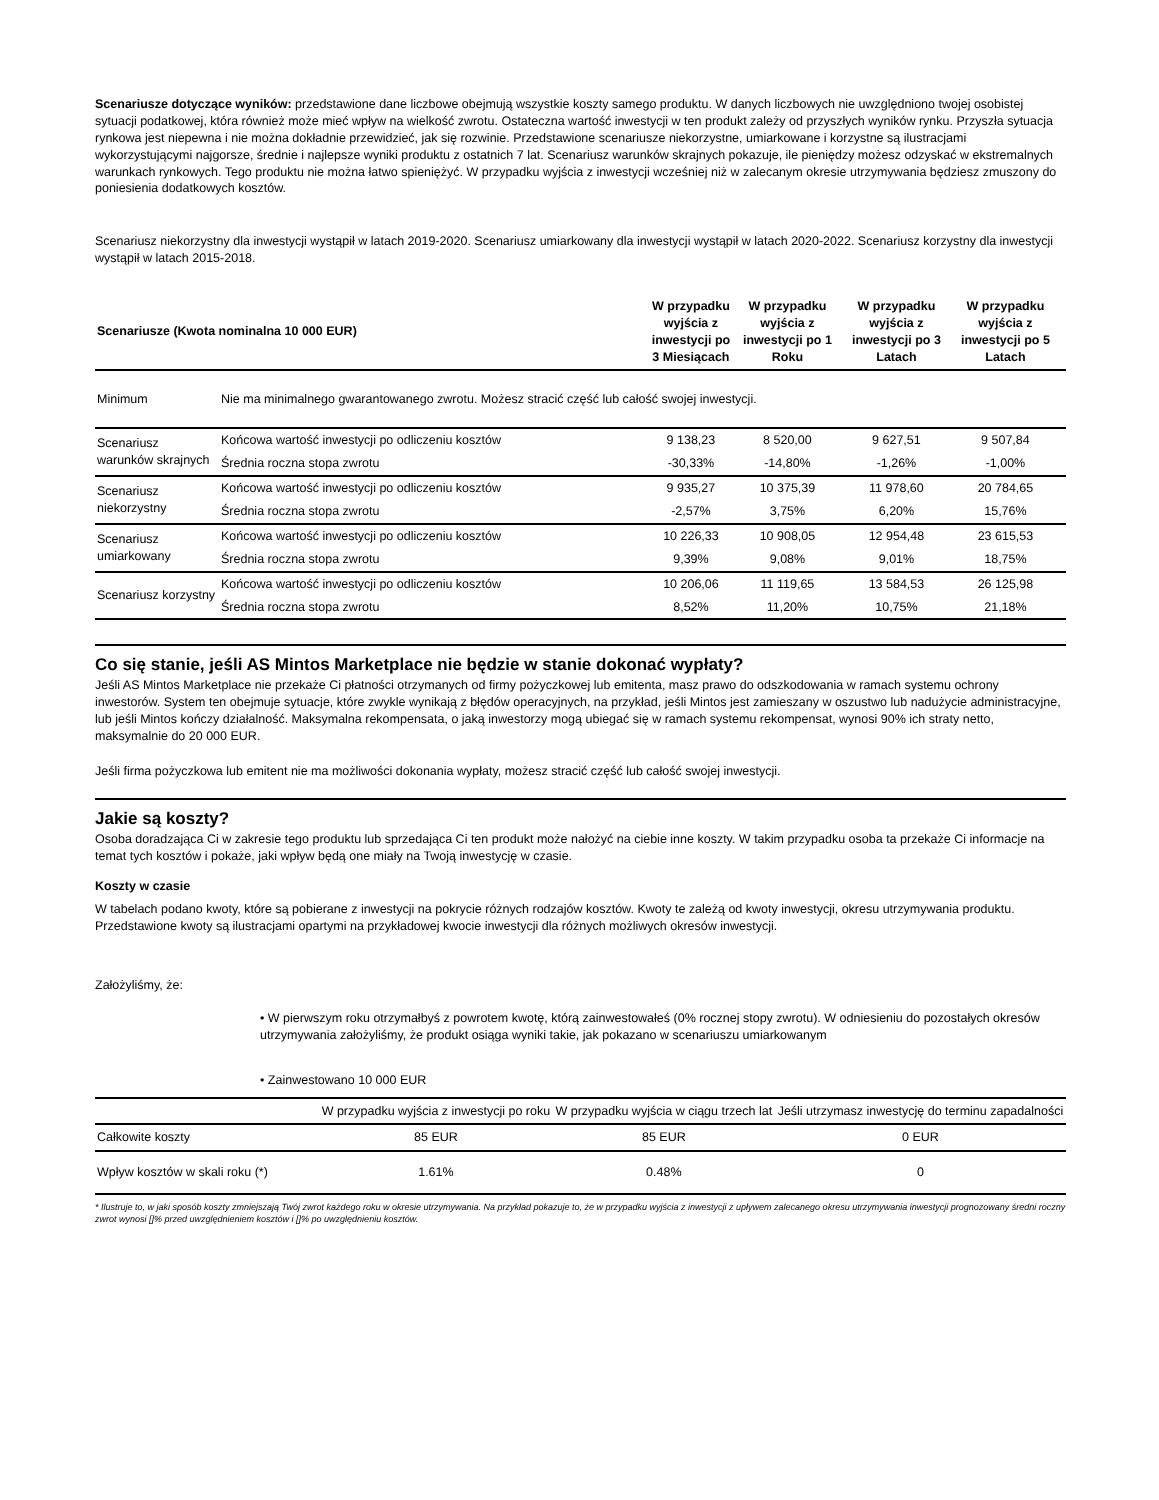Scenariusze dotyczące wyników: przedstawione dane liczbowe obejmują wszystkie koszty samego produktu. W danych liczbowych nie uwzględniono twojej osobistej sytuacji podatkowej, która również może mieć wpływ na wielkość zwrotu. Ostateczna wartość inwestycji w ten produkt zależy od przyszłych wyników rynku. Przyszła sytuacja rynkowa jest niepewna i nie można dokładnie przewidzieć, jak się rozwinie. Przedstawione scenariusze niekorzystne, umiarkowane i korzystne są ilustracjami wykorzystującymi najgorsze, średnie i najlepsze wyniki produktu z ostatnich 7 lat. Scenariusz warunków skrajnych pokazuje, ile pieniędzy możesz odzyskać w ekstremalnych warunkach rynkowych. Tego produktu nie można łatwo spieniężyć. W przypadku wyjścia z inwestycji wcześniej niż w zalecanym okresie utrzymywania będziesz zmuszony do poniesienia dodatkowych kosztów.
Scenariusz niekorzystny dla inwestycji wystąpił w latach 2019-2020. Scenariusz umiarkowany dla inwestycji wystąpił w latach 2020-2022. Scenariusz korzystny dla inwestycji wystąpił w latach 2015-2018.
| Scenariusze (Kwota nominalna 10 000 EUR) | | W przypadku wyjścia z inwestycji po 3 Miesiącach | W przypadku wyjścia z inwestycji po 1 Roku | W przypadku wyjścia z inwestycji po 3 Latach | W przypadku wyjścia z inwestycji po 5 Latach | |
| --- | --- | --- | --- | --- | --- | --- |
| Minimum | Nie ma minimalnego gwarantowanego zwrotu. Możesz stracić część lub całość swojej inwestycji. | | | | | |
| Scenariusz warunków skrajnych | Końcowa wartość inwestycji po odliczeniu kosztów | 9 138,23 | 8 520,00 | 9 627,51 | 9 507,84 | |
| | Średnia roczna stopa zwrotu | -30,33% | -14,80% | -1,26% | -1,00% | |
| Scenariusz niekorzystny | Końcowa wartość inwestycji po odliczeniu kosztów | 9 935,27 | 10 375,39 | 11 978,60 | 20 784,65 | |
| | Średnia roczna stopa zwrotu | -2,57% | 3,75% | 6,20% | 15,76% | |
| Scenariusz umiarkowany | Końcowa wartość inwestycji po odliczeniu kosztów | 10 226,33 | 10 908,05 | 12 954,48 | 23 615,53 | |
| | Średnia roczna stopa zwrotu | 9,39% | 9,08% | 9,01% | 18,75% | |
| Scenariusz korzystny | Końcowa wartość inwestycji po odliczeniu kosztów | 10 206,06 | 11 119,65 | 13 584,53 | 26 125,98 | |
| | Średnia roczna stopa zwrotu | 8,52% | 11,20% | 10,75% | 21,18% | |
Co się stanie, jeśli AS Mintos Marketplace nie będzie w stanie dokonać wypłaty?
Jeśli AS Mintos Marketplace nie przekaże Ci płatności otrzymanych od firmy pożyczkowej lub emitenta, masz prawo do odszkodowania w ramach systemu ochrony inwestorów. System ten obejmuje sytuacje, które zwykle wynikają z błędów operacyjnych, na przykład, jeśli Mintos jest zamieszany w oszustwo lub nadużycie administracyjne, lub jeśli Mintos kończy działalność. Maksymalna rekompensata, o jaką inwestorzy mogą ubiegać się w ramach systemu rekompensat, wynosi 90% ich straty netto, maksymalnie do 20 000 EUR.
Jeśli firma pożyczkowa lub emitent nie ma możliwości dokonania wypłaty, możesz stracić część lub całość swojej inwestycji.
Jakie są koszty?
Osoba doradzająca Ci w zakresie tego produktu lub sprzedająca Ci ten produkt może nałożyć na ciebie inne koszty. W takim przypadku osoba ta przekaże Ci informacje na temat tych kosztów i pokaże, jaki wpływ będą one miały na Twoją inwestycję w czasie.
Koszty w czasie
W tabelach podano kwoty, które są pobierane z inwestycji na pokrycie różnych rodzajów kosztów. Kwoty te zależą od kwoty inwestycji, okresu utrzymywania produktu. Przedstawione kwoty są ilustracjami opartymi na przykładowej kwocie inwestycji dla różnych możliwych okresów inwestycji.
Założyliśmy, że:
• W pierwszym roku otrzymałbyś z powrotem kwotę, którą zainwestowałeś (0% rocznej stopy zwrotu). W odniesieniu do pozostałych okresów utrzymywania założyliśmy, że produkt osiąga wyniki takie, jak pokazano w scenariuszu umiarkowanym
• Zainwestowano 10 000 EUR
| | W przypadku wyjścia z inwestycji po roku | W przypadku wyjścia w ciągu trzech lat | Jeśli utrzymasz inwestycję do terminu zapadalności |
| Całkowite koszty | 85 EUR | 85 EUR | 0 EUR |
| Wpływ kosztów w skali roku (*) | 1.61% | 0.48% | 0 |
* Ilustruje to, w jaki sposób koszty zmniejszają Twój zwrot każdego roku w okresie utrzymywania. Na przykład pokazuje to, że w przypadku wyjścia z inwestycji z upływem zalecanego okresu utrzymywania inwestycji prognozowany średni roczny zwrot wynosi []% przed uwzględnieniem kosztów i []% po uwzględnieniu kosztów.